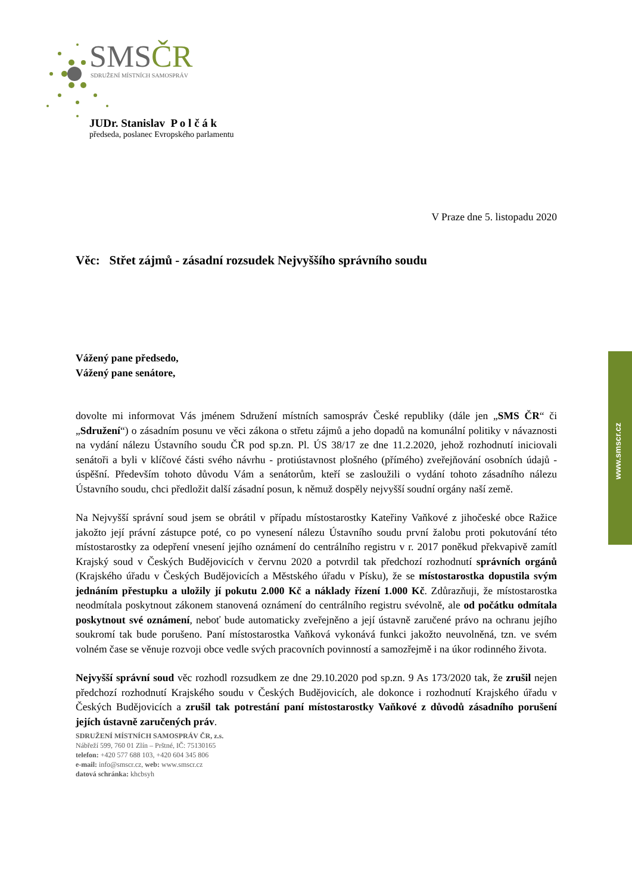SMSČR
SDRUŽENÍ MÍSTNÍCH SAMOSPRÁV
JUDr. Stanislav P o l č á k
předseda, poslanec Evropského parlamentu
www.smscr.cz
V Praze dne 5. listopadu 2020
Věc: Střet zájmů - zásadní rozsudek Nejvyššího správního soudu
Vážený pane předsedo,
Vážený pane senátore,
dovolte mi informovat Vás jménem Sdružení místních samospráv České republiky (dále jen „SMS ČR“ či „Sdružení“) o zásadním posunu ve věci zákona o střetu zájmů a jeho dopadů na komunální politiky v návaznosti na vydání nálezu Ústavního soudu ČR pod sp.zn. Pl. ÚS 38/17 ze dne 11.2.2020, jehož rozhodnutí iniciovali senátoři a byli v klíčové části svého návrhu - protiústavnost plošného (přímého) zveřejňování osobních údajů - úspěšní. Především tohoto důvodu Vám a senátorům, kteří se zasloužili o vydání tohoto zásadního nálezu Ústavního soudu, chci předložit další zásadní posun, k němuž dospěly nejvyšší soudní orgány naší země.
Na Nejvyšší správní soud jsem se obrátil v případu místostarostky Kateřiny Vaňkové z jihočeské obce Ražice jakožto její právní zástupce poté, co po vynesení nálezu Ústavního soudu první žalobu proti pokutování této místostarostky za odepření vnesení jejího oznámení do centrálního registru v r. 2017 poněkud překvapivě zamítl Krajský soud v Českých Budějovicích v červnu 2020 a potvrdil tak předchozí rozhodnutí správních orgánů (Krajského úřadu v Českých Budějovicích a Městského úřadu v Písku), že se místostarostka dopustila svým jednáním přestupku a uložily jí pokutu 2.000 Kč a náklady řízení 1.000 Kč. Zdůrazňuji, že místostarostka neodmítala poskytnout zákonem stanovená oznámení do centrálního registru svévolně, ale od počátku odmítala poskytnout své oznámení, neboť bude automaticky zveřejněno a její ústavně zaručené právo na ochranu jejího soukromí tak bude porušeno. Paní místostarostka Vaňková vykonává funkci jakožto neuvolněná, tzn. ve svém volném čase se věnuje rozvoji obce vedle svých pracovních povinností a samozřejmě i na úkor rodinného života.
Nejvyšší správní soud věc rozhodl rozsudkem ze dne 29.10.2020 pod sp.zn. 9 As 173/2020 tak, že zrušil nejen předchozí rozhodnutí Krajského soudu v Českých Budějovicích, ale dokonce i rozhodnutí Krajského úřadu v Českých Budějovicích a zrušil tak potrestání paní místostarostky Vaňkové z důvodů zásadního porušení jejích ústavně zaručených práv.
SDRUŽENÍ MÍSTNÍCH SAMOSPRÁV ČR, z.s.
Nábřeží 599, 760 01 Zlín – Prštné, IČ: 75130165
telefon: +420 577 688 103, +420 604 345 806
e-mail: info@smscr.cz, web: www.smscr.cz
datová schránka: khcbsyh